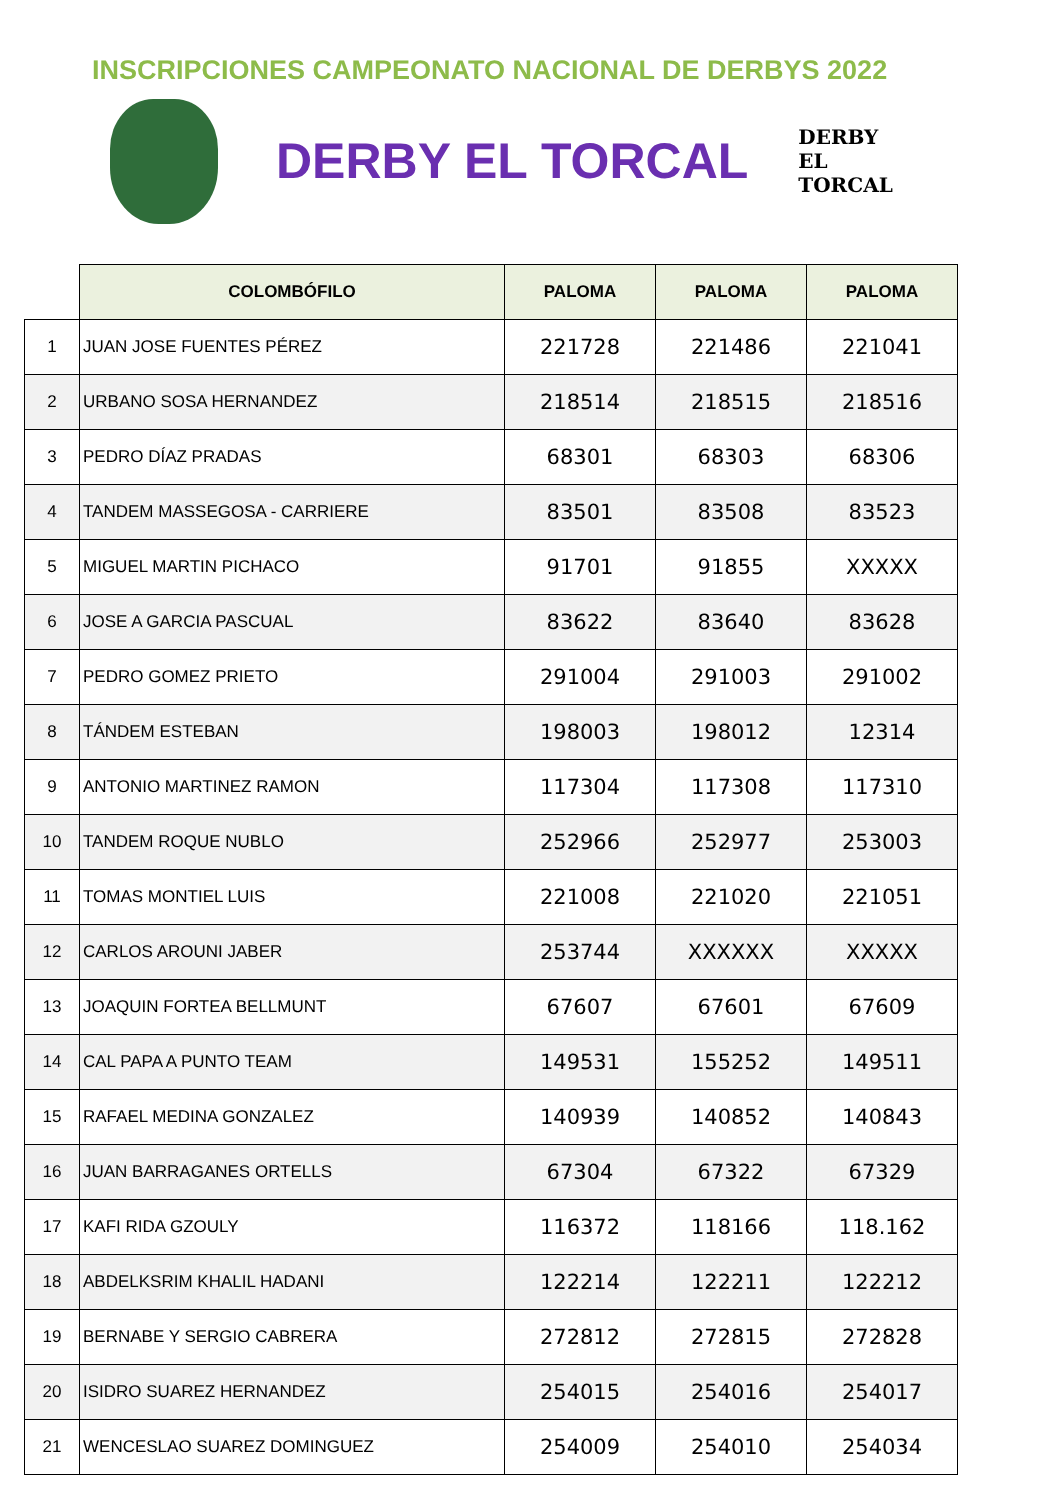INSCRIPCIONES CAMPEONATO NACIONAL DE DERBYS 2022
DERBY EL TORCAL
DERBY EL TORCAL
| | COLOMBÓFILO | PALOMA | PALOMA | PALOMA |
| --- | --- | --- | --- | --- |
| 1 | JUAN JOSE FUENTES PÉREZ | 221728 | 221486 | 221041 |
| 2 | URBANO SOSA HERNANDEZ | 218514 | 218515 | 218516 |
| 3 | PEDRO DÍAZ PRADAS | 68301 | 68303 | 68306 |
| 4 | TANDEM MASSEGOSA - CARRIERE | 83501 | 83508 | 83523 |
| 5 | MIGUEL MARTIN PICHACO | 91701 | 91855 | XXXXX |
| 6 | JOSE A GARCIA PASCUAL | 83622 | 83640 | 83628 |
| 7 | PEDRO GOMEZ PRIETO | 291004 | 291003 | 291002 |
| 8 | TÁNDEM ESTEBAN | 198003 | 198012 | 12314 |
| 9 | ANTONIO MARTINEZ RAMON | 117304 | 117308 | 117310 |
| 10 | TANDEM ROQUE NUBLO | 252966 | 252977 | 253003 |
| 11 | TOMAS MONTIEL LUIS | 221008 | 221020 | 221051 |
| 12 | CARLOS AROUNI JABER | 253744 | XXXXXX | XXXXX |
| 13 | JOAQUIN FORTEA BELLMUNT | 67607 | 67601 | 67609 |
| 14 | CAL PAPA A PUNTO TEAM | 149531 | 155252 | 149511 |
| 15 | RAFAEL MEDINA GONZALEZ | 140939 | 140852 | 140843 |
| 16 | JUAN BARRAGANES ORTELLS | 67304 | 67322 | 67329 |
| 17 | KAFI RIDA GZOULY | 116372 | 118166 | 118.162 |
| 18 | ABDELKSRIM KHALIL HADANI | 122214 | 122211 | 122212 |
| 19 | BERNABE Y SERGIO CABRERA | 272812 | 272815 | 272828 |
| 20 | ISIDRO SUAREZ HERNANDEZ | 254015 | 254016 | 254017 |
| 21 | WENCESLAO SUAREZ DOMINGUEZ | 254009 | 254010 | 254034 |